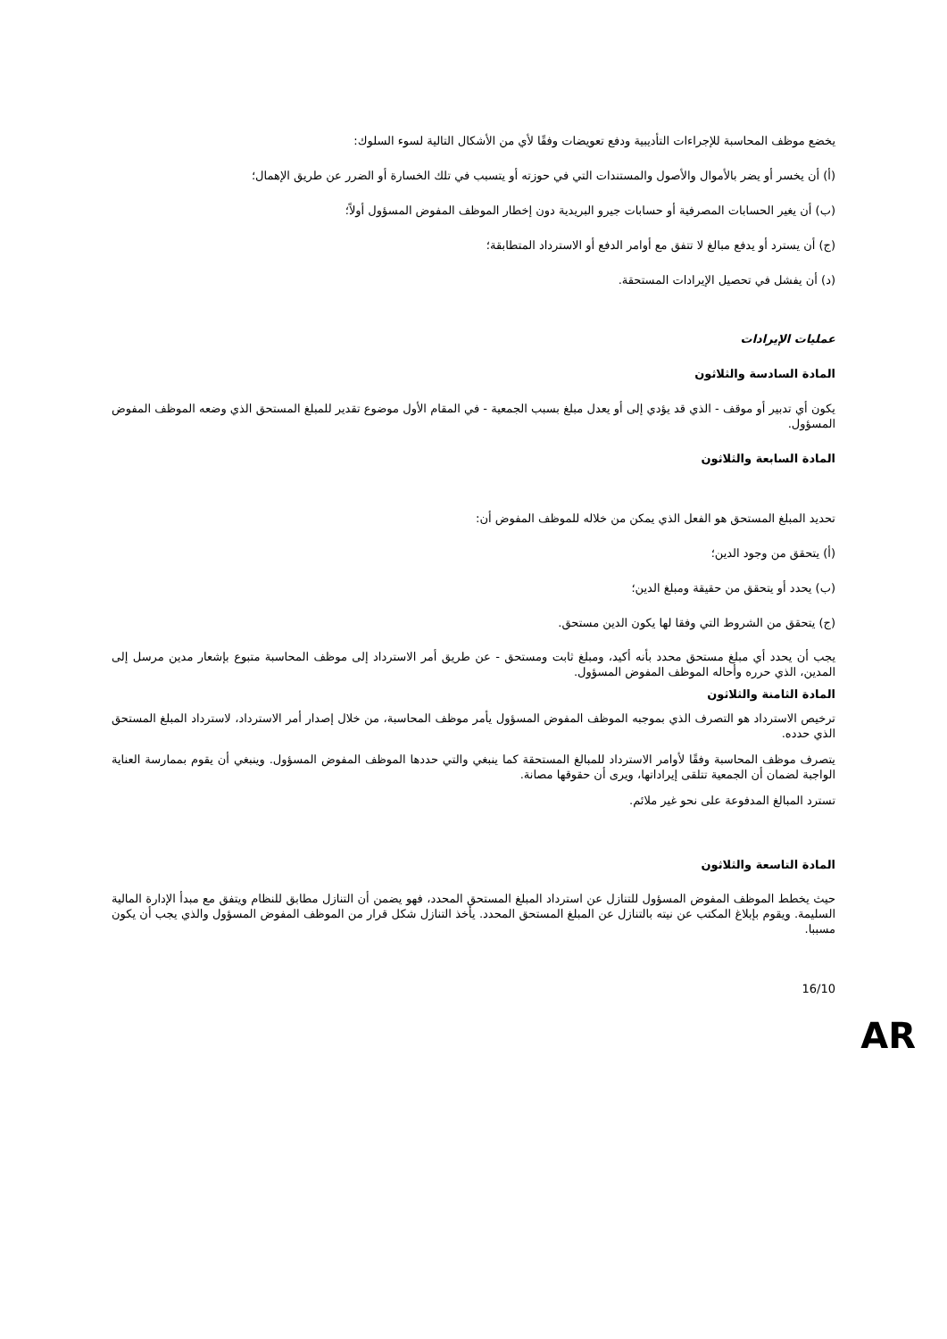يخضع موظف المحاسبة للإجراءات التأديبية ودفع تعويضات وفقًا لأي من الأشكال التالية لسوء السلوك:
(أ) أن يخسر أو يضر بالأموال والأصول والمستندات التي في حوزته أو يتسبب في تلك الخسارة أو الضرر عن طريق الإهمال؛
(ب) أن يغير الحسابات المصرفية أو حسابات جيرو البريدية دون إخطار الموظف المفوض المسؤول أولاً؛
(ج) أن يسترد أو يدفع مبالغ لا تتفق مع أوامر الدفع أو الاسترداد المتطابقة؛
(د) أن يفشل في تحصيل الإيرادات المستحقة.
عمليات الإيرادات
المادة السادسة والثلاثون
يكون أي تدبير أو موقف - الذي قد يؤدي إلى أو يعدل مبلغ بسبب الجمعية - في المقام الأول موضوع تقدير للمبلغ المستحق الذي وضعه الموظف المفوض المسؤول.
المادة السابعة والثلاثون
تحديد المبلغ المستحق هو الفعل الذي يمكن من خلاله للموظف المفوض أن:
(أ) يتحقق من وجود الدين؛
(ب) يحدد أو يتحقق من حقيقة ومبلغ الدين؛
(ج) يتحقق من الشروط التي وفقا لها يكون الدين مستحق.
يجب أن يحدد أي مبلغ مستحق محدد بأنه أكيد، ومبلغ ثابت ومستحق - عن طريق أمر الاسترداد إلى موظف المحاسبة متبوع بإشعار مدين مرسل إلى المدين، الذي حرره وأحاله الموظف المفوض المسؤول.
المادة الثامنة والثلاثون
ترخيص الاسترداد هو التصرف الذي بموجبه الموظف المفوض المسؤول يأمر موظف المحاسبة، من خلال إصدار أمر الاسترداد، لاسترداد المبلغ المستحق الذي حدده.
يتصرف موظف المحاسبة وفقًا لأوامر الاسترداد للمبالغ المستحقة كما ينبغي والتي حددها الموظف المفوض المسؤول. وينبغي أن يقوم بممارسة العناية الواجبة لضمان أن الجمعية تتلقى إيراداتها، ويرى أن حقوقها مصانة.
تسترد المبالغ المدفوعة على نحو غير ملائم.
المادة التاسعة والثلاثون
حيث يخطط الموظف المفوض المسؤول للتنازل عن استرداد المبلغ المستحق المحدد، فهو يضمن أن التنازل مطابق للنظام ويتفق مع مبدأ الإدارة المالية السليمة. ويقوم بإبلاغ المكتب عن نيته بالتنازل عن المبلغ المستحق المحدد. يأخذ التنازل شكل قرار من الموظف المفوض المسؤول والذي يجب أن يكون مسببا.
16/10
AR